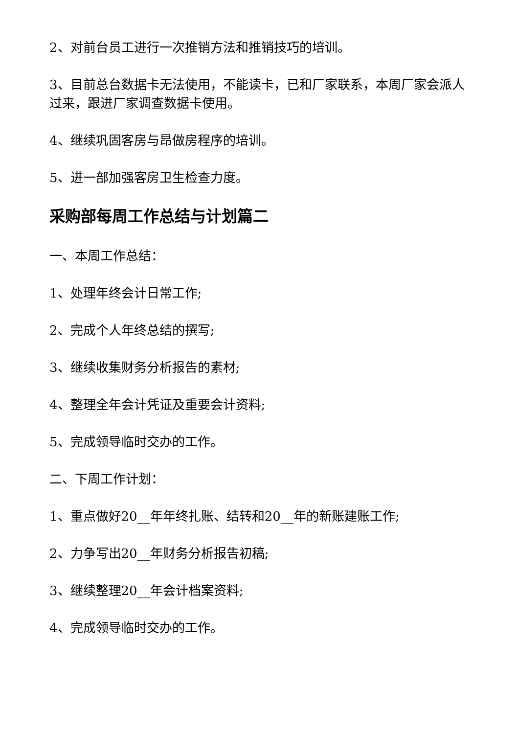2、对前台员工进行一次推销方法和推销技巧的培训。
3、目前总台数据卡无法使用，不能读卡，已和厂家联系，本周厂家会派人过来，跟进厂家调查数据卡使用。
4、继续巩固客房与昂做房程序的培训。
5、进一部加强客房卫生检查力度。
采购部每周工作总结与计划篇二
一、本周工作总结：
1、处理年终会计日常工作;
2、完成个人年终总结的撰写;
3、继续收集财务分析报告的素材;
4、整理全年会计凭证及重要会计资料;
5、完成领导临时交办的工作。
二、下周工作计划：
1、重点做好20__年年终扎账、结转和20__年的新账建账工作;
2、力争写出20__年财务分析报告初稿;
3、继续整理20__年会计档案资料;
4、完成领导临时交办的工作。